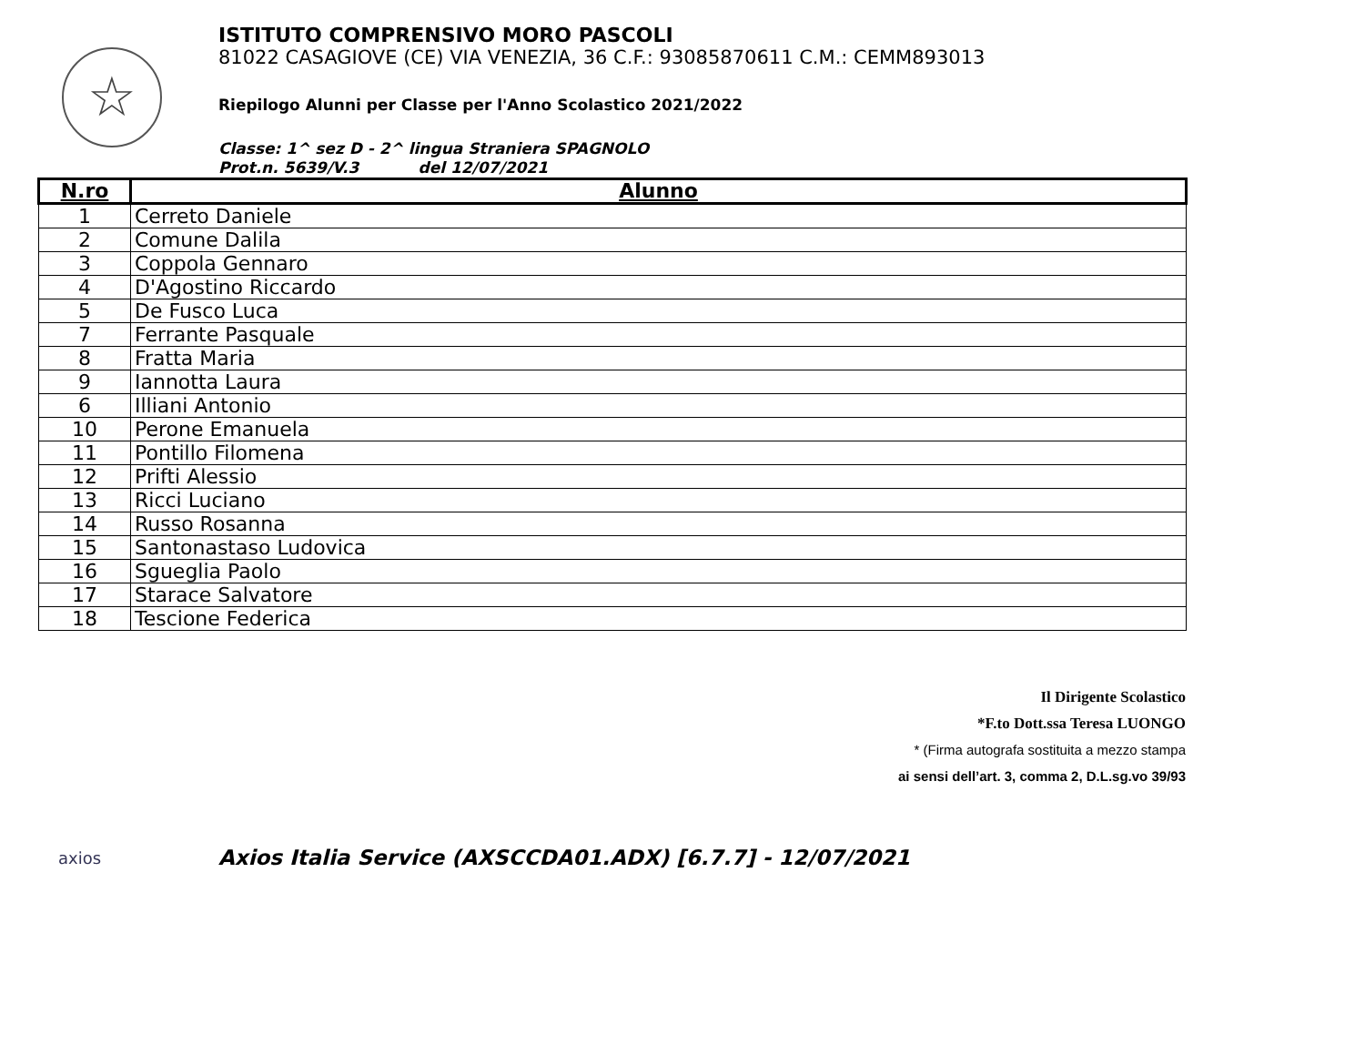☆
ISTITUTO COMPRENSIVO MORO PASCOLI
81022 CASAGIOVE (CE) VIA VENEZIA, 36 C.F.: 93085870611 C.M.: CEMM893013
Riepilogo Alunni per Classe per l'Anno Scolastico 2021/2022
Classe: 1^ sez D - 2^ lingua Straniera SPAGNOLO
Prot.n. 5639/V.3 del 12/07/2021
| N.ro | Alunno |
| --- | --- |
| 1 | Cerreto Daniele |
| 2 | Comune Dalila |
| 3 | Coppola Gennaro |
| 4 | D'Agostino Riccardo |
| 5 | De Fusco Luca |
| 7 | Ferrante Pasquale |
| 8 | Fratta Maria |
| 9 | Iannotta Laura |
| 6 | Illiani Antonio |
| 10 | Perone Emanuela |
| 11 | Pontillo Filomena |
| 12 | Prifti Alessio |
| 13 | Ricci Luciano |
| 14 | Russo Rosanna |
| 15 | Santonastaso Ludovica |
| 16 | Sgueglia Paolo |
| 17 | Starace Salvatore |
| 18 | Tescione Federica |
Il Dirigente Scolastico
*F.to Dott.ssa Teresa LUONGO
* (Firma autografa sostituita a mezzo stampa
ai sensi dell’art. 3, comma 2, D.L.sg.vo 39/93
axios
Axios Italia Service (AXSCCDA01.ADX) [6.7.7] - 12/07/2021